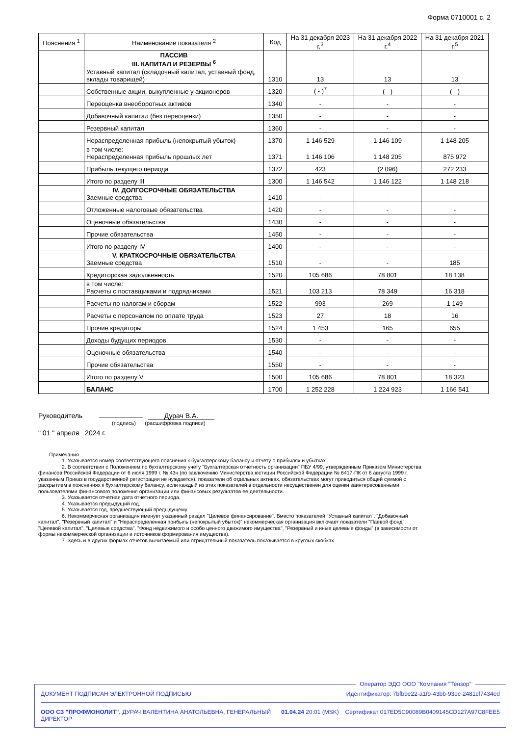Форма 0710001 с. 2
| Пояснения <sup>1</sup> | Наименование показателя <sup>2</sup> | Код | На 31 декабря 2023 г.<sup>3</sup> | На 31 декабря 2022 г.<sup>4</sup> | На 31 декабря 2021 г.<sup>5</sup> |
| --- | --- | --- | --- | --- | --- |
| | ПАССИВ III. КАПИТАЛ И РЕЗЕРВЫ <sup>6</sup> Уставный капитал (складочный капитал, уставный фонд, вклады товарищей) | 1310 | 13 | 13 | 13 |
| | Собственные акции, выкупленные у акционеров | 1320 | ( - )<sup>7</sup> | ( - ) | ( - ) |
| | Переоценка внеоборотных активов | 1340 | - | - | - |
| | Добавочный капитал (без переоценки) | 1350 | - | - | - |
| | Резервный капитал | 1360 | - | - | - |
| | Нераспределенная прибыль (непокрытый убыток) | 1370 | 1 146 529 | 1 146 109 | 1 148 205 |
| | в том числе: Нераспределенная прибыль прошлых лет | 1371 | 1 146 106 | 1 148 205 | 875 972 |
| | Прибыль текущего периода | 1372 | 423 | (2 096) | 272 233 |
| | Итого по разделу III | 1300 | 1 146 542 | 1 146 122 | 1 148 218 |
| | IV. ДОЛГОСРОЧНЫЕ ОБЯЗАТЕЛЬСТВА Заемные средства | 1410 | - | - | - |
| | Отложенные налоговые обязательства | 1420 | - | - | - |
| | Оценочные обязательства | 1430 | - | - | - |
| | Прочие обязательства | 1450 | - | - | - |
| | Итого по разделу IV | 1400 | - | - | - |
| | V. КРАТКОСРОЧНЫЕ ОБЯЗАТЕЛЬСТВА Заемные средства | 1510 | - | - | 185 |
| | Кредиторская задолженность | 1520 | 105 686 | 78 801 | 18 138 |
| | в том числе: Расчеты с поставщиками и подрядчиками | 1521 | 103 213 | 78 349 | 16 318 |
| | Расчеты по налогам и сборам | 1522 | 993 | 269 | 1 149 |
| | Расчеты с персоналом по оплате труда | 1523 | 27 | 18 | 16 |
| | Прочие кредиторы | 1524 | 1 453 | 165 | 655 |
| | Доходы будущих периодов | 1530 | - | - | - |
| | Оценочные обязательства | 1540 | - | - | - |
| | Прочие обязательства | 1550 | - | - | - |
| | Итого по разделу V | 1500 | 105 686 | 78 801 | 18 323 |
| | БАЛАНС | 1700 | 1 252 228 | 1 224 923 | 1 166 541 |
Руководитель Дурач В.А.
(подпись) (расшифровка подписи)
" 01 " апреля 2024 г.
Примечания
1. Указывается номер соответствующего пояснения к бухгалтерскому балансу и отчету о прибылях и убытках.
2. В соответствии с Положением по бухгалтерскому учету "Бухгалтерская отчетность организации" ПБУ 4/99, утвержденным Приказом Министерства финансов Российской Федерации от 6 июля 1999 г. № 43н (по заключению Министерства юстиции Российской Федерации № 6417-ПК от 6 августа 1999 г. указанным Приказ в государственной регистрации не нуждается), показатели об отдельных активах, обязательствах могут приводиться общей суммой с раскрытием в пояснениях к бухгалтерскому балансу, если каждый из этих показателей в отдельности несущественен для оценки заинтересованными пользователями финансового положения организации или финансовых результатов ее деятельности.
3. Указывается отчетная дата отчетного периода.
4. Указывается предыдущий год.
5. Указывается год, предшествующий предыдущему.
6. Некоммерческая организация именует указанный раздел "Целевое финансирование". Вместо показателей "Уставный капитал", "Добавочный капитал", "Резервный капитал" и "Нераспределенная прибыль (непокрытый убыток)" некоммерческая организация включает показатели "Паевой фонд", "Целевой капитал", "Целевые средства", "Фонд недвижимого и особо ценного движимого имущества", "Резервный и иные целевые фонды" (в зависимости от формы некоммерческой организации и источников формирования имущества).
7. Здесь и в других формах отчетов вычитаемый или отрицательный показатель показывается в круглых скобках.
Оператор ЭДО ООО "Компания "Тензор"
ДОКУМЕНТ ПОДПИСАН ЭЛЕКТРОННОЙ ПОДПИСЬЮ Идентификатор: 7bfb9e22-a1f9-43bb-93ec-2481cf7434ed
ООО СЗ "ПРОФМОНОЛИТ", ДУРАЧ ВАЛЕНТИНА АНАТОЛЬЕВНА, ГЕНЕРАЛЬНЫЙ ДИРЕКТОР 01.04.24 20:01 (MSK) Сертификат 017ED5C90089B0409145CD127A97C8FEE5